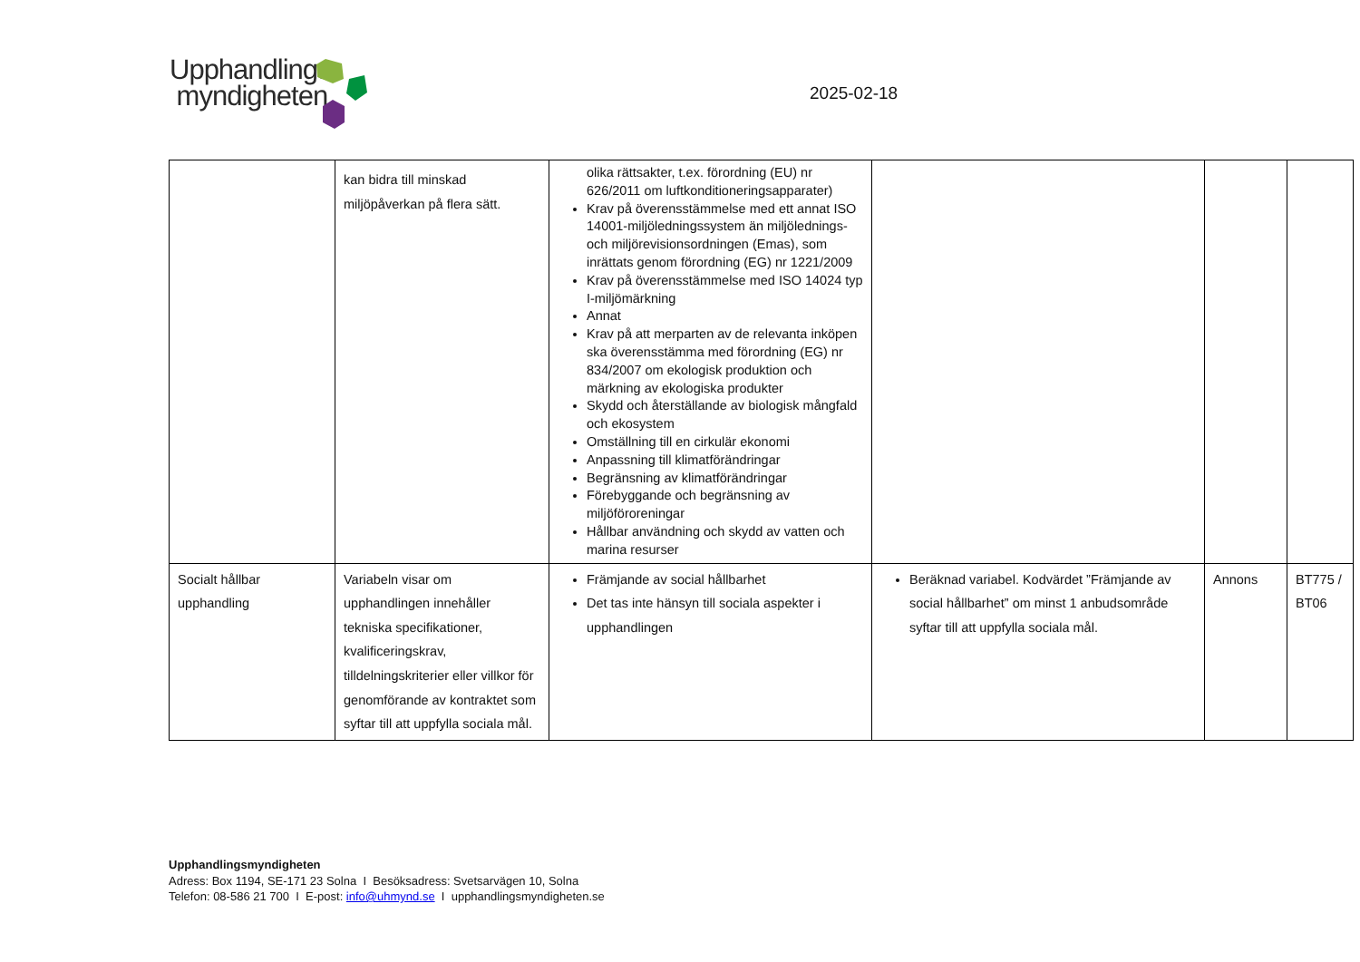Upphandlings
myndigheten
2025-02-18
| | kan bidra till minskad miljöpåverkan på flera sätt. | olika rättsakter, t.ex. förordning (EU) nr 626/2011 om luftkonditioneringsapparater) Krav på överensstämmelse med ett annat ISO 14001-miljöledningssystem än miljölednings- och miljörevisionsordningen (Emas), som inrättats genom förordning (EG) nr 1221/2009 Krav på överensstämmelse med ISO 14024 typ I-miljömärkning Annat Krav på att merparten av de relevanta inköpen ska överensstämma med förordning (EG) nr 834/2007 om ekologisk produktion och märkning av ekologiska produkter Skydd och återställande av biologisk mångfald och ekosystem Omställning till en cirkulär ekonomi Anpassning till klimatförändringar Begränsning av klimatförändringar Förebyggande och begränsning av miljöföroreningar Hållbar användning och skydd av vatten och marina resurser | | | |
| Socialt hållbar upphandling | Variabeln visar om upphandlingen innehåller tekniska specifikationer, kvalificeringskrav, tilldelningskriterier eller villkor för genomförande av kontraktet som syftar till att uppfylla sociala mål. | Främjande av social hållbarhet Det tas inte hänsyn till sociala aspekter i upphandlingen | Beräknad variabel. Kodvärdet ”Främjande av social hållbarhet” om minst 1 anbudsområde syftar till att uppfylla sociala mål. | Annons | BT775 / BT06 |
Upphandlingsmyndigheten
Adress: Box 1194, SE-171 23 Solna I Besöksadress: Svetsarvägen 10, Solna
Telefon: 08-586 21 700 I E-post: info@uhmynd.se I upphandlingsmyndigheten.se